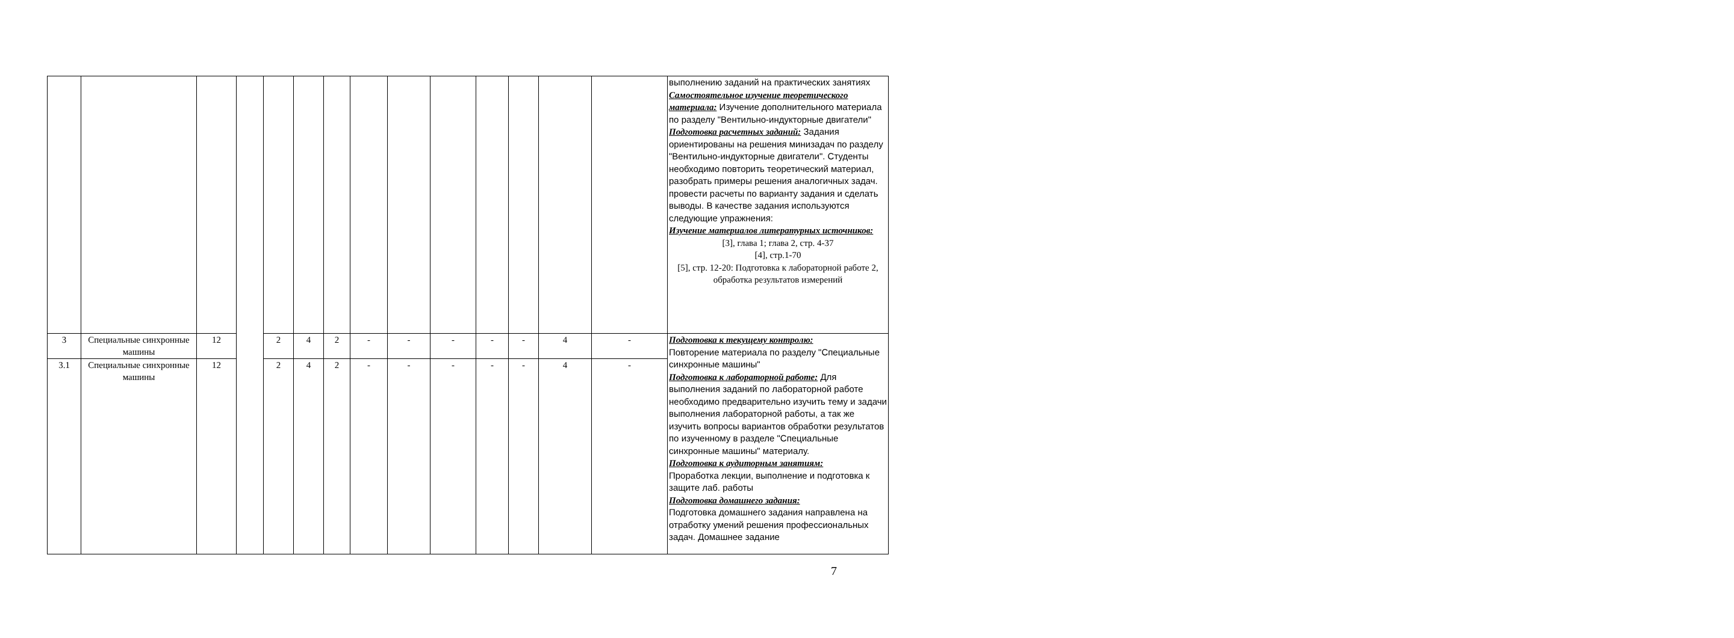| | | | | | | | | | | | | | | выполнению заданий на практических занятиях Самостоятельное изучение теоретического материала: Изучение дополнительного материала по разделу "Вентильно-индукторные двигатели" Подготовка расчетных заданий: Задания ориентированы на решения минизадач по разделу "Вентильно-индукторные двигатели". Студенты необходимо повторить теоретический материал, разобрать примеры решения аналогичных задач. провести расчеты по варианту задания и сделать выводы. В качестве задания используются следующие упражнения: Изучение материалов литературных источников: [3], глава 1; глава 2, стр. 4-37 [4], стр.1-70 [5], стр. 12-20: Подготовка к лабораторной работе 2, обработка результатов измерений |
| 3 | Специальные синхронные машины | 12 | | 2 | 4 | 2 | - | - | - | - | - | 4 | - | Подготовка к текущему контролю: Повторение материала по разделу "Специальные синхронные машины" Подготовка к лабораторной работе: Для выполнения заданий по лабораторной работе необходимо предварительно изучить тему и задачи выполнения лабораторной работы, а так же изучить вопросы вариантов обработки результатов по изученному в разделе "Специальные синхронные машины" материалу. Подготовка к аудиторным занятиям: Проработка лекции, выполнение и подготовка к защите лаб. работы Подготовка домашнего задания: Подготовка домашнего задания направлена на отработку умений решения профессиональных задач. Домашнее задание |
| 3.1 | Специальные синхронные машины | 12 | | 2 | 4 | 2 | - | - | - | - | - | 4 | - | |
7